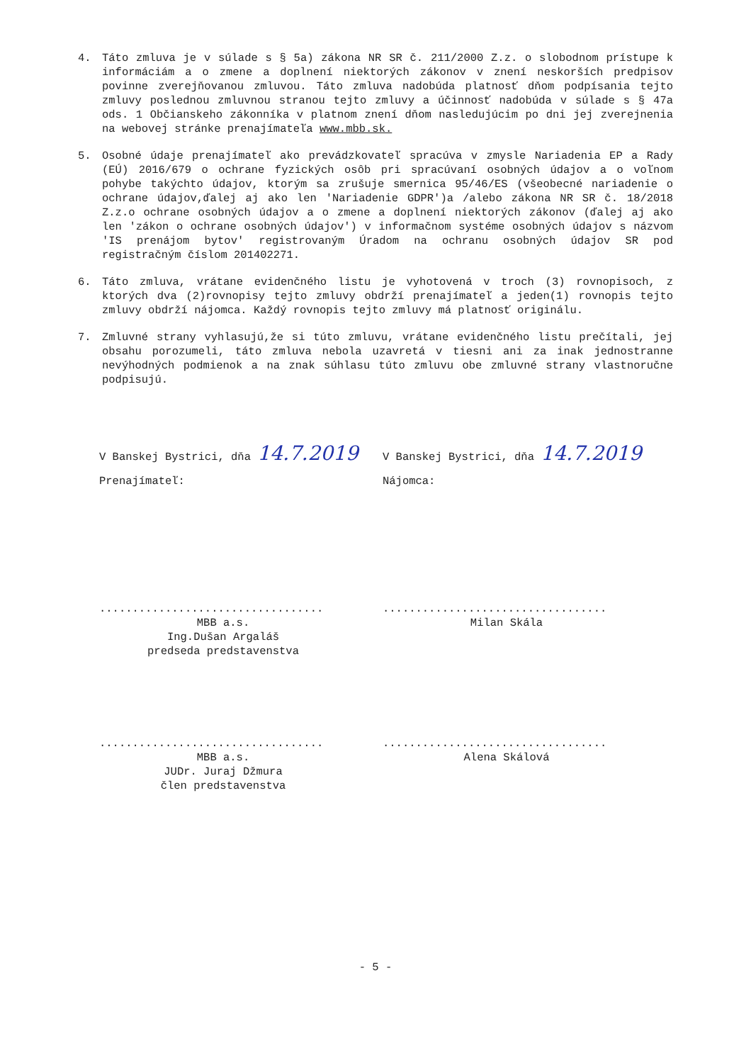4. Táto zmluva je v súlade s § 5a) zákona NR SR č. 211/2000 Z.z. o slobodnom prístupe k informáciám a o zmene a doplnení niektorých zákonov v znení neskorších predpisov povinne zverejňovanou zmluvou. Táto zmluva nadobúda platnosť dňom podpísania tejto zmluvy poslednou zmluvnou stranou tejto zmluvy a účinnosť nadobúda v súlade s § 47a ods. 1 Občianskeho zákonníka v platnom znení dňom nasledujúcim po dni jej zverejnenia na webovej stránke prenajímateľa www.mbb.sk.
5. Osobné údaje prenajímateľ ako prevádzkovateľ spracúva v zmysle Nariadenia EP a Rady (EÚ) 2016/679 o ochrane fyzických osôb pri spracúvaní osobných údajov a o voľnom pohybe takýchto údajov, ktorým sa zrušuje smernica 95/46/ES (všeobecné nariadenie o ochrane údajov,ďalej aj ako len 'Nariadenie GDPR')a /alebo zákona NR SR č. 18/2018 Z.z.o ochrane osobných údajov a o zmene a doplnení niektorých zákonov (ďalej aj ako len 'zákon o ochrane osobných údajov') v informačnom systéme osobných údajov s názvom 'IS prenájom bytov' registrovaným Úradom na ochranu osobných údajov SR pod registračným číslom 201402271.
6. Táto zmluva, vrátane evidenčného listu je vyhotovená v troch (3) rovnopisoch, z ktorých dva (2)rovnopisy tejto zmluvy obdrží prenajímateľ a jeden(1) rovnopis tejto zmluvy obdrží nájomca. Každý rovnopis tejto zmluvy má platnosť originálu.
7. Zmluvné strany vyhlasujú,že si túto zmluvu, vrátane evidenčného listu prečítali, jej obsahu porozumeli, táto zmluva nebola uzavretá v tiesni ani za inak jednostranne nevýhodných podmienok a na znak súhlasu túto zmluvu obe zmluvné strany vlastnoručne podpisujú.
V Banskej Bystrici, dňa 14.7.2019
Prenajímateľ:
..................................
MBB a.s.
Ing.Dušan Argaláš
predseda predstavenstva
..................................
MBB a.s.
JUDr. Juraj Džmura
člen predstavenstva
V Banskej Bystrici, dňa 14.7.2019
Nájomca:
..................................
Milan Skála
..................................
Alena Skálová
- 5 -